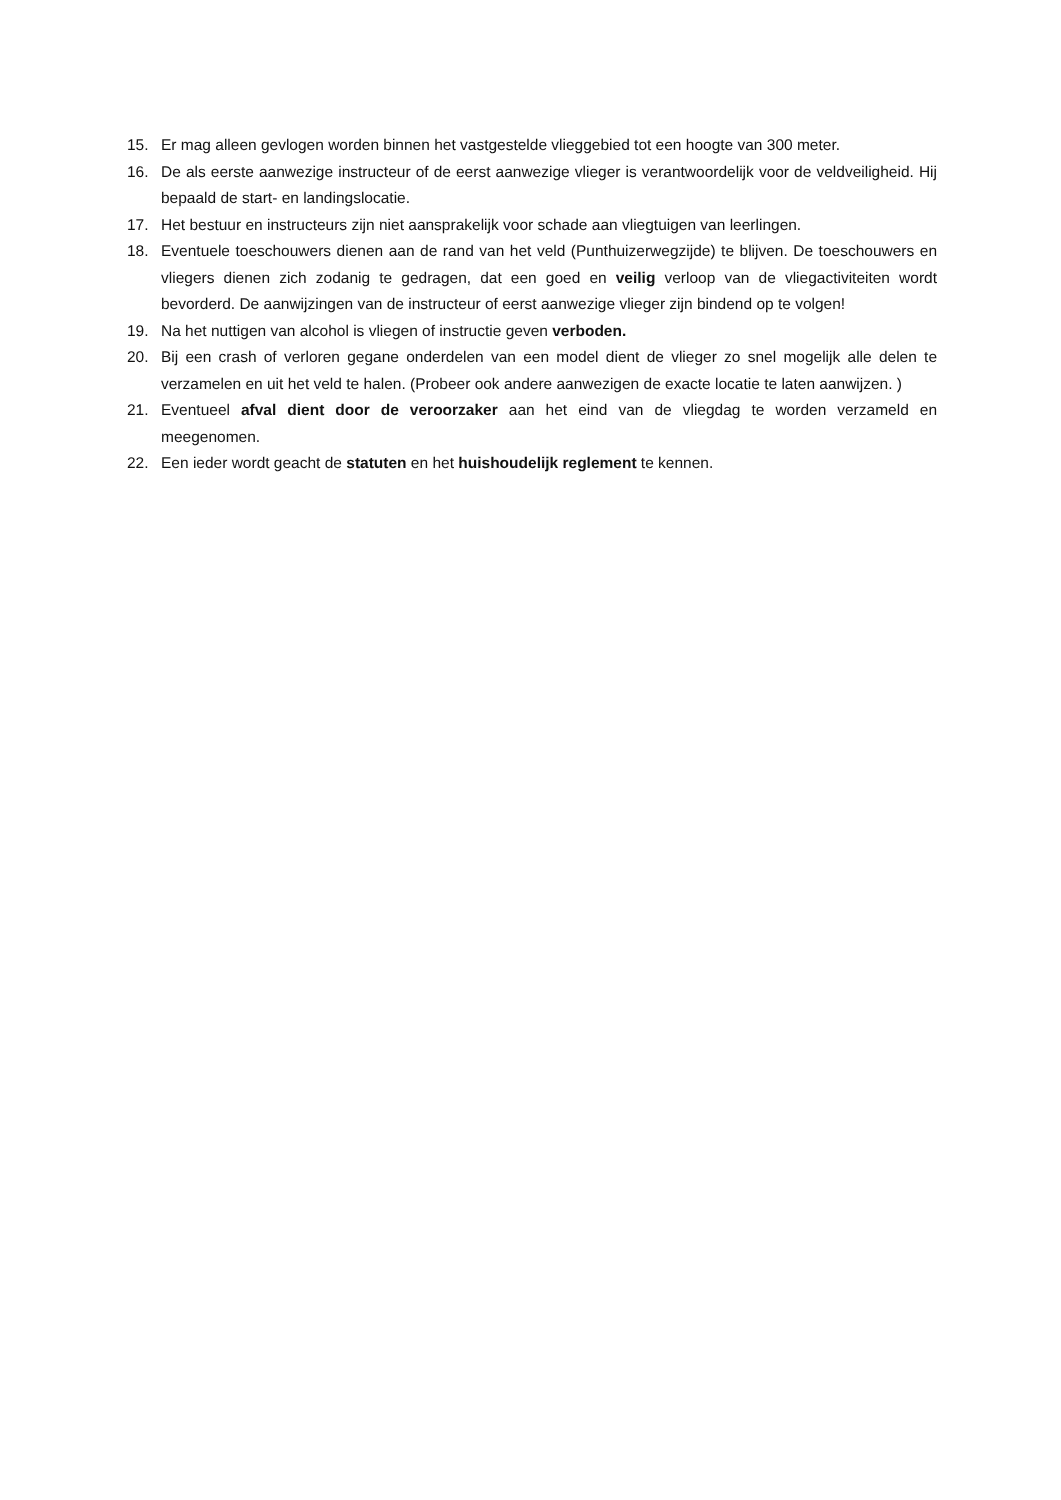15. Er mag alleen gevlogen worden binnen het vastgestelde vlieggebied tot een hoogte van 300 meter.
16. De als eerste aanwezige instructeur of de eerst aanwezige vlieger is verantwoordelijk voor de veldveiligheid. Hij bepaald de start- en landingslocatie.
17. Het bestuur en instructeurs zijn niet aansprakelijk voor schade aan vliegtuigen van leerlingen.
18. Eventuele toeschouwers dienen aan de rand van het veld (Punthuizerwegzijde) te blijven. De toeschouwers en vliegers dienen zich zodanig te gedragen, dat een goed en veilig verloop van de vliegactiviteiten wordt bevorderd. De aanwijzingen van de instructeur of eerst aanwezige vlieger zijn bindend op te volgen!
19. Na het nuttigen van alcohol is vliegen of instructie geven verboden.
20. Bij een crash of verloren gegane onderdelen van een model dient de vlieger zo snel mogelijk alle delen te verzamelen en uit het veld te halen. (Probeer ook andere aanwezigen de exacte locatie te laten aanwijzen. )
21. Eventueel afval dient door de veroorzaker aan het eind van de vliegdag te worden verzameld en meegenomen.
22. Een ieder wordt geacht de statuten en het huishoudelijk reglement te kennen.